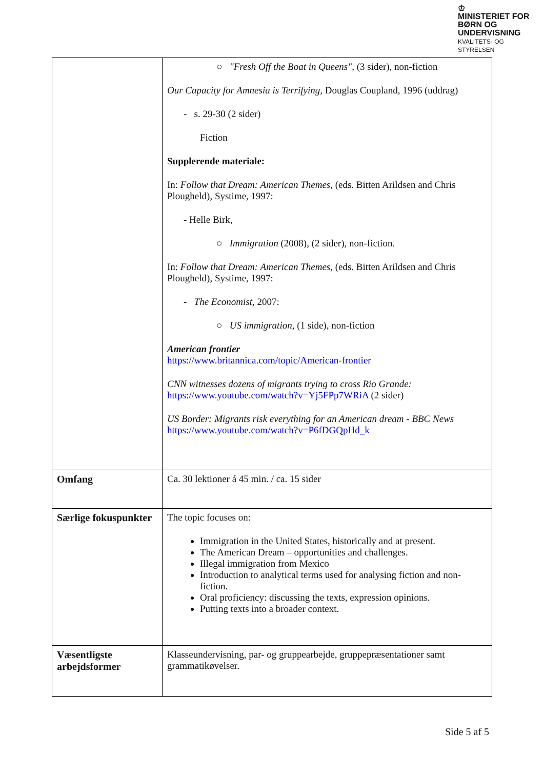♔
MINISTERIET FOR
BØRN OG
UNDERVISNING
KVALITETS- OG
STYRELSEN
| | ○ "Fresh Off the Boat in Queens", (3 sider), non-fiction Our Capacity for Amnesia is Terrifying, Douglas Coupland, 1996 (uddrag) - s. 29-30 (2 sider) Fiction Supplerende materiale: In: Follow that Dream: American Themes, (eds. Bitten Arildsen and Chris Plougheld), Systime, 1997: - Helle Birk, ○ Immigration (2008), (2 sider), non-fiction. In: Follow that Dream: American Themes, (eds. Bitten Arildsen and Chris Plougheld), Systime, 1997: - The Economist, 2007: ○ US immigration, (1 side), non-fiction American frontier https://www.britannica.com/topic/American-frontier CNN witnesses dozens of migrants trying to cross Rio Grande: https://www.youtube.com/watch?v=Yj5FPp7WRiA (2 sider) US Border: Migrants risk everything for an American dream - BBC News https://www.youtube.com/watch?v=P6fDGQpHd_k |
| Omfang | Ca. 30 lektioner á 45 min. / ca. 15 sider |
| Særlige fokuspunkter | The topic focuses on: Immigration in the United States, historically and at present. The American Dream – opportunities and challenges. Illegal immigration from Mexico Introduction to analytical terms used for analysing fiction and non-fiction. Oral proficiency: discussing the texts, expression opinions. Putting texts into a broader context. |
| Væsentligste arbejdsformer | Klasseundervisning, par- og gruppearbejde, gruppepræsentationer samt grammatikøvelser. |
Side 5 af 5